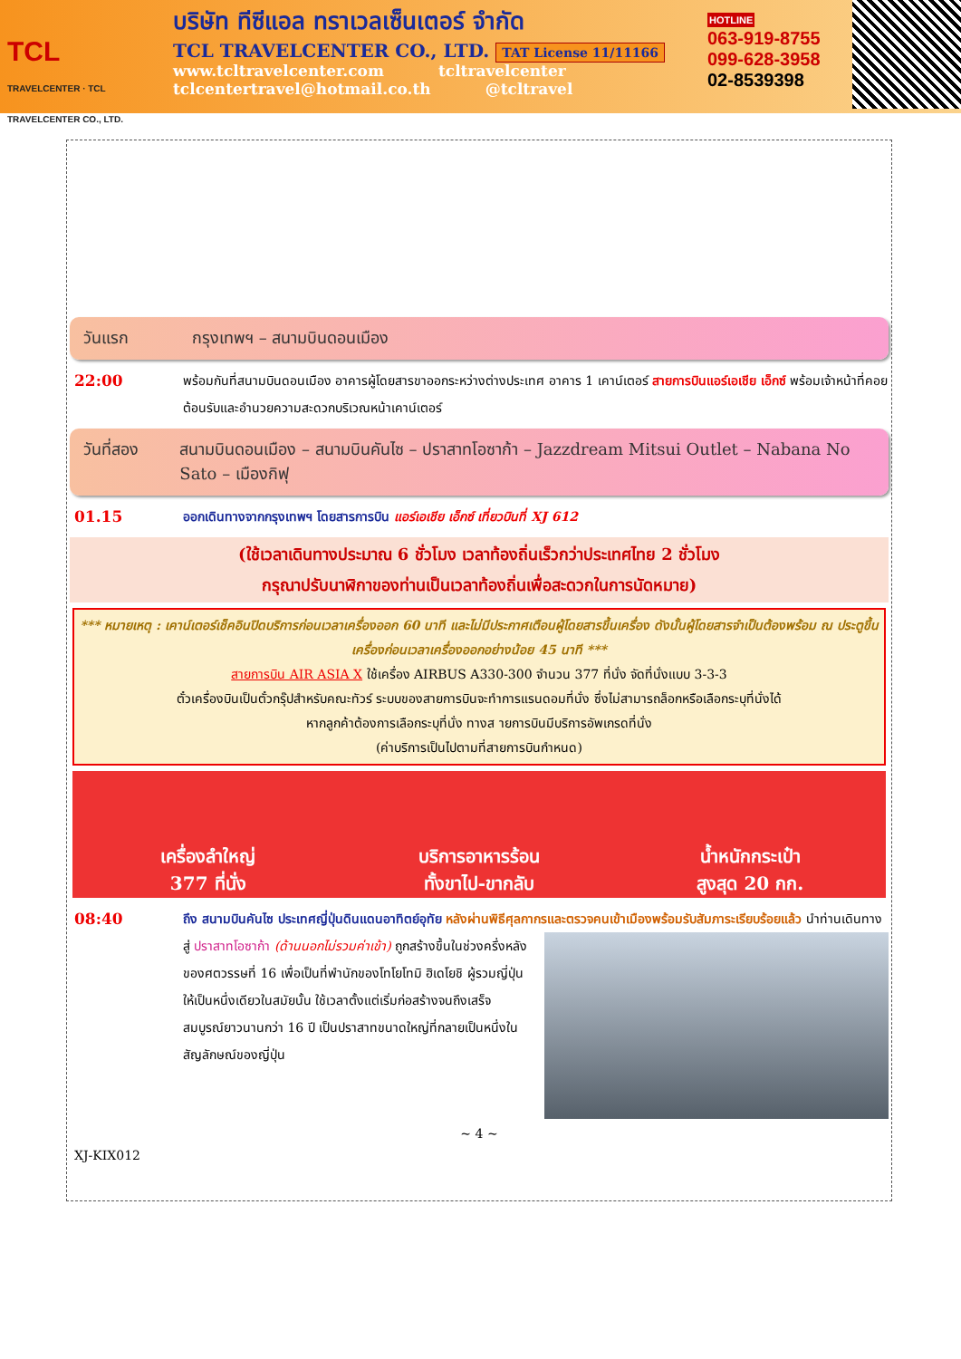TCL
TRAVELCENTER · TCL TRAVELCENTER CO., LTD.
บริษัท ทีซีแอล ทราเวลเซ็นเตอร์ จำกัด
TCL TRAVELCENTER CO., LTD. TAT License 11/11166
www.tcltravelcenter.com tcltravelcenter
tclcentertravel@hotmail.co.th @tcltravel
HOTLINE
063-919-8755
099-628-3958
02-8539398
วันแรก กรุงเทพฯ – สนามบินดอนเมือง
22:00
พร้อมกันที่สนามบินดอนเมือง อาคารผู้โดยสารขาออกระหว่างต่างประเทศ อาคาร 1 เคาน์เตอร์ สายการบินแอร์เอเชีย เอ็กซ์ พร้อมเจ้าหน้าที่คอยต้อนรับและอำนวยความสะดวกบริเวณหน้าเคาน์เตอร์
วันที่สอง สนามบินดอนเมือง – สนามบินคันไซ – ปราสาทโอซาก้า – Jazzdream Mitsui Outlet – Nabana No Sato – เมืองกิฟุ
01.15
ออกเดินทางจากกรุงเทพฯ โดยสารการบิน แอร์เอเชีย เอ็กซ์ เที่ยวบินที่ XJ 612
(ใช้เวลาเดินทางประมาณ 6 ชั่วโมง เวลาท้องถิ่นเร็วกว่าประเทศไทย 2 ชั่วโมง
กรุณาปรับนาฬิกาของท่านเป็นเวลาท้องถิ่นเพื่อสะดวกในการนัดหมาย)
*** หมายเหตุ : เคาน์เตอร์เช็คอินปิดบริการก่อนเวลาเครื่องออก 60 นาที และไม่มีประกาศเตือนผู้โดยสารขึ้นเครื่อง ดังนั้นผู้โดยสารจำเป็นต้องพร้อม ณ ประตูขึ้นเครื่องก่อนเวลาเครื่องออกอย่างน้อย 45 นาที ***
สายการบิน AIR ASIA X ใช้เครื่อง AIRBUS A330-300 จำนวน 377 ที่นั่ง จัดที่นั่งแบบ 3-3-3
ตั๋วเครื่องบินเป็นตั๋วกรุ๊ปสำหรับคณะทัวร์ ระบบของสายการบินจะทำการแรนดอมที่นั่ง ซึ่งไม่สามารถล็อกหรือเลือกระบุที่นั่งได้
หากลูกค้าต้องการเลือกระบุที่นั่ง ทางส ายการบินมีบริการอัพเกรดที่นั่ง
(ค่าบริการเป็นไปตามที่สายการบินกำหนด)
เครื่องลำใหญ่
377 ที่นั่ง
บริการอาหารร้อน
ทั้งขาไป-ขากลับ
น้ำหนักกระเป๋า
สูงสุด 20 กก.
08:40
ถึง สนามบินคันไซ ประเทศญี่ปุ่นดินแดนอาทิตย์อุทัย หลังผ่านพิธีศุลกากรและตรวจคนเข้าเมืองพร้อมรับสัมภาระเรียบร้อยแล้ว
นำท่านเดินทางสู่ ปราสาทโอซาก้า (ด้านนอกไม่รวมค่าเข้า) ถูกสร้างขึ้นในช่วงครึ่งหลังของศตวรรษที่ 16 เพื่อเป็นที่พำนักของโทโยโทมิ ฮิเดโยชิ ผู้รวมญี่ปุ่นให้เป็นหนึ่งเดียวในสมัยนั้น ใช้เวลาตั้งแต่เริ่มก่อสร้างจนถึงเสร็จสมบูรณ์ยาวนานกว่า 16 ปี เป็นปราสาทขนาดใหญ่ที่กลายเป็นหนึ่งในสัญลักษณ์ของญี่ปุ่น
~ 4 ~
XJ-KIX012